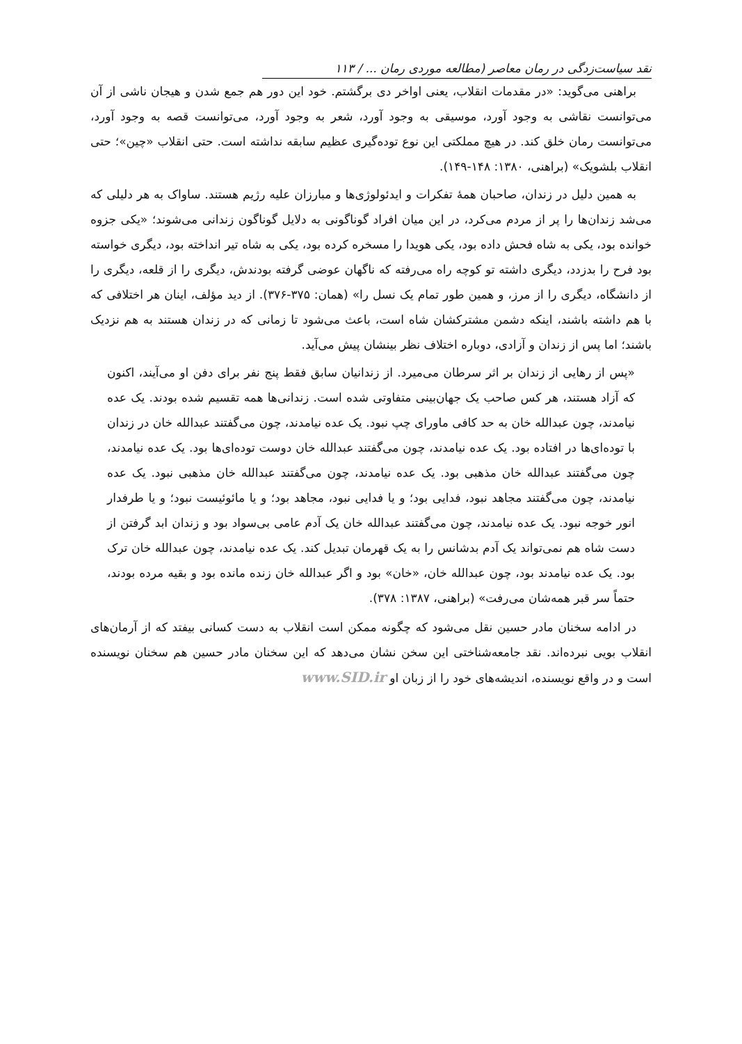نقد سیاست‌زدگی در رمان معاصر (مطالعه موردی رمان ... / ۱۱۳
براهنی می‌گوید: «در مقدمات انقلاب، یعنی اواخر دی برگشتم. خود این دور هم جمع شدن و هیجان ناشی از آن می‌توانست نقاشی به وجود آورد، موسیقی به وجود آورد، شعر به وجود آورد، می‌توانست قصه به وجود آورد، می‌توانست رمان خلق کند. در هیچ مملکتی این نوع توده‌گیری عظیم سابقه نداشته است. حتی انقلاب «چین»؛ حتی انقلاب بلشویک» (براهنی، ۱۳۸۰: ۱۴۸-۱۴۹).
به همین دلیل در زندان، صاحبان همهٔ تفکرات و ایدئولوژی‌ها و مبارزان علیه رژیم هستند. ساواک به هر دلیلی که می‌شد زندان‌ها را پر از مردم می‌کرد، در این میان افراد گوناگونی به دلایل گوناگون زندانی می‌شوند؛ «یکی جزوه خوانده بود، یکی به شاه فحش داده بود، یکی هویدا را مسخره کرده بود، یکی به شاه تیر انداخته بود، دیگری خواسته بود فرح را بدزدد، دیگری داشته تو کوچه راه می‌رفته که ناگهان عوضی گرفته بودندش، دیگری را از قلعه، دیگری را از دانشگاه، دیگری را از مرز، و همین طور تمام یک نسل را» (همان: ۳۷۵-۳۷۶). از دید مؤلف، اینان هر اختلافی که با هم داشته باشند، اینکه دشمن مشترکشان شاه است، باعث می‌شود تا زمانی که در زندان هستند به هم نزدیک باشند؛ اما پس از زندان و آزادی، دوباره اختلاف نظر بینشان پیش می‌آید.
«پس از رهایی از زندان بر اثر سرطان می‌میرد. از زندانیان سابق فقط پنج نفر برای دفن او می‌آیند، اکنون که آزاد هستند، هر کس صاحب یک جهان‌بینی متفاوتی شده است. زندانی‌ها همه تقسیم شده بودند. یک عده نیامدند، چون عبدالله خان به حد کافی ماورای چپ نبود. یک عده نیامدند، چون می‌گفتند عبدالله خان در زندان با توده‌ای‌ها در افتاده بود. یک عده نیامدند، چون می‌گفتند عبدالله خان دوست توده‌ای‌ها بود. یک عده نیامدند، چون می‌گفتند عبدالله خان مذهبی بود. یک عده نیامدند، چون می‌گفتند عبدالله خان مذهبی نبود. یک عده نیامدند، چون می‌گفتند مجاهد نبود، فدایی بود؛ و یا فدایی نبود، مجاهد بود؛ و یا مائوئیست نبود؛ و یا طرفدار انور خوجه نبود. یک عده نیامدند، چون می‌گفتند عبدالله خان یک آدم عامی بی‌سواد بود و زندان ابد گرفتن از دست شاه هم نمی‌تواند یک آدم بدشانس را به یک قهرمان تبدیل کند. یک عده نیامدند، چون عبدالله خان ترک بود. یک عده نیامدند بود، چون عبدالله خان، «خان» بود و اگر عبدالله خان زنده مانده بود و بقیه مرده بودند، حتماً سر قبر همه‌شان می‌رفت» (براهنی، ۱۳۸۷: ۳۷۸).
در ادامه سخنان مادر حسین نقل می‌شود که چگونه ممکن است انقلاب به دست کسانی بیفتد که از آرمان‌های انقلاب بویی نبرده‌اند. نقد جامعه‌شناختی این سخن نشان می‌دهد که این سخنان مادر حسین هم سخنان نویسنده است و در واقع نویسنده، اندیشه‌های خود را از زبان او www.SID.ir